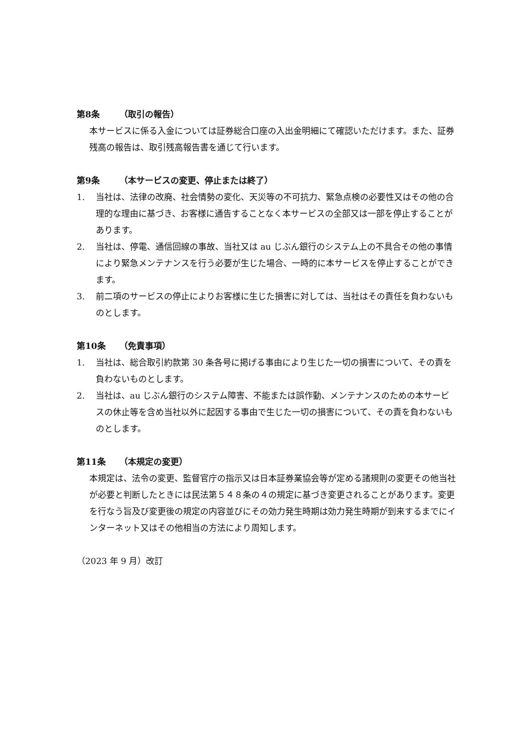第8条 （取引の報告）
本サービスに係る入金については証券総合口座の入出金明細にて確認いただけます。また、証券残高の報告は、取引残高報告書を通じて行います。
第9条 （本サービスの変更、停止または終了）
1. 当社は、法律の改廃、社会情勢の変化、天災等の不可抗力、緊急点検の必要性又はその他の合理的な理由に基づき、お客様に通告することなく本サービスの全部又は一部を停止することがあります。
2. 当社は、停電、通信回線の事故、当社又は au じぶん銀行のシステム上の不具合その他の事情により緊急メンテナンスを行う必要が生じた場合、一時的に本サービスを停止することができます。
3. 前二項のサービスの停止によりお客様に生じた損害に対しては、当社はその責任を負わないものとします。
第10条 （免責事項）
1. 当社は、総合取引約款第 30 条各号に掲げる事由により生じた一切の損害について、その責を負わないものとします。
2. 当社は、au じぶん銀行のシステム障害、不能または誤作動、メンテナンスのための本サービスの休止等を含め当社以外に起因する事由で生じた一切の損害について、その責を負わないものとします。
第11条 （本規定の変更）
本規定は、法令の変更、監督官庁の指示又は日本証券業協会等が定める諸規則の変更その他当社が必要と判断したときには民法第５４８条の４の規定に基づき変更されることがあります。変更を行なう旨及び変更後の規定の内容並びにその効力発生時期は効力発生時期が到来するまでにインターネット又はその他相当の方法により周知します。
（2023 年 9 月）改訂